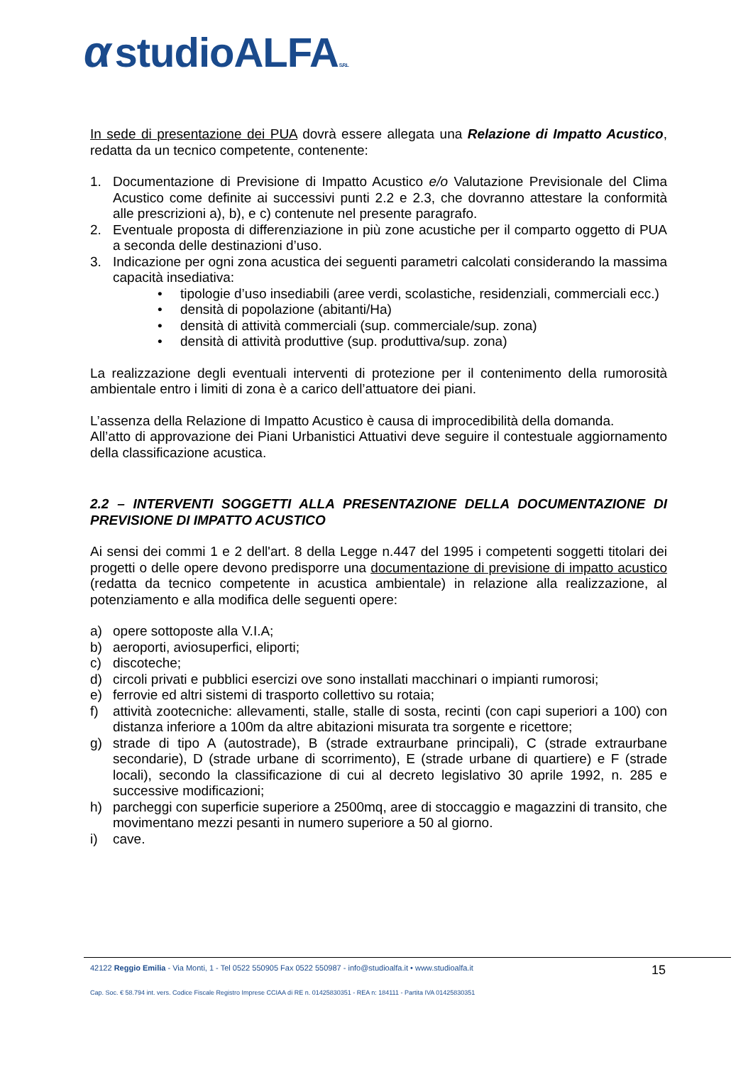αstudioALFA S.R.L
In sede di presentazione dei PUA dovrà essere allegata una Relazione di Impatto Acustico, redatta da un tecnico competente, contenente:
1. Documentazione di Previsione di Impatto Acustico e/o Valutazione Previsionale del Clima Acustico come definite ai successivi punti 2.2 e 2.3, che dovranno attestare la conformità alle prescrizioni a), b), e c) contenute nel presente paragrafo.
2. Eventuale proposta di differenziazione in più zone acustiche per il comparto oggetto di PUA a seconda delle destinazioni d’uso.
3. Indicazione per ogni zona acustica dei seguenti parametri calcolati considerando la massima capacità insediativa:
• tipologie d’uso insediabili (aree verdi, scolastiche, residenziali, commerciali ecc.)
• densità di popolazione (abitanti/Ha)
• densità di attività commerciali (sup. commerciale/sup. zona)
• densità di attività produttive (sup. produttiva/sup. zona)
La realizzazione degli eventuali interventi di protezione per il contenimento della rumorosità ambientale entro i limiti di zona è a carico dell’attuatore dei piani.
L’assenza della Relazione di Impatto Acustico è causa di improcedibilità della domanda.
All’atto di approvazione dei Piani Urbanistici Attuativi deve seguire il contestuale aggiornamento della classificazione acustica.
2.2 – INTERVENTI SOGGETTI ALLA PRESENTAZIONE DELLA DOCUMENTAZIONE DI PREVISIONE DI IMPATTO ACUSTICO
Ai sensi dei commi 1 e 2 dell'art. 8 della Legge n.447 del 1995 i competenti soggetti titolari dei progetti o delle opere devono predisporre una documentazione di previsione di impatto acustico (redatta da tecnico competente in acustica ambientale) in relazione alla realizzazione, al potenziamento e alla modifica delle seguenti opere:
a) opere sottoposte alla V.I.A;
b) aeroporti, aviosuperfici, eliporti;
c) discoteche;
d) circoli privati e pubblici esercizi ove sono installati macchinari o impianti rumorosi;
e) ferrovie ed altri sistemi di trasporto collettivo su rotaia;
f) attività zootecniche: allevamenti, stalle, stalle di sosta, recinti (con capi superiori a 100) con distanza inferiore a 100m da altre abitazioni misurata tra sorgente e ricettore;
g) strade di tipo A (autostrade), B (strade extraurbane principali), C (strade extraurbane secondarie), D (strade urbane di scorrimento), E (strade urbane di quartiere) e F (strade locali), secondo la classificazione di cui al decreto legislativo 30 aprile 1992, n. 285 e successive modificazioni;
h) parcheggi con superficie superiore a 2500mq, aree di stoccaggio e magazzini di transito, che movimentano mezzi pesanti in numero superiore a 50 al giorno.
i) cave.
42122 Reggio Emilia - Via Monti, 1 - Tel 0522 550905 Fax 0522 550987 - info@studioalfa.it • www.studioalfa.it
Cap. Soc. € 58.794 int. vers. Codice Fiscale Registro Imprese CCIAA di RE n. 01425830351 - REA n: 184111 - Partita IVA 01425830351
15